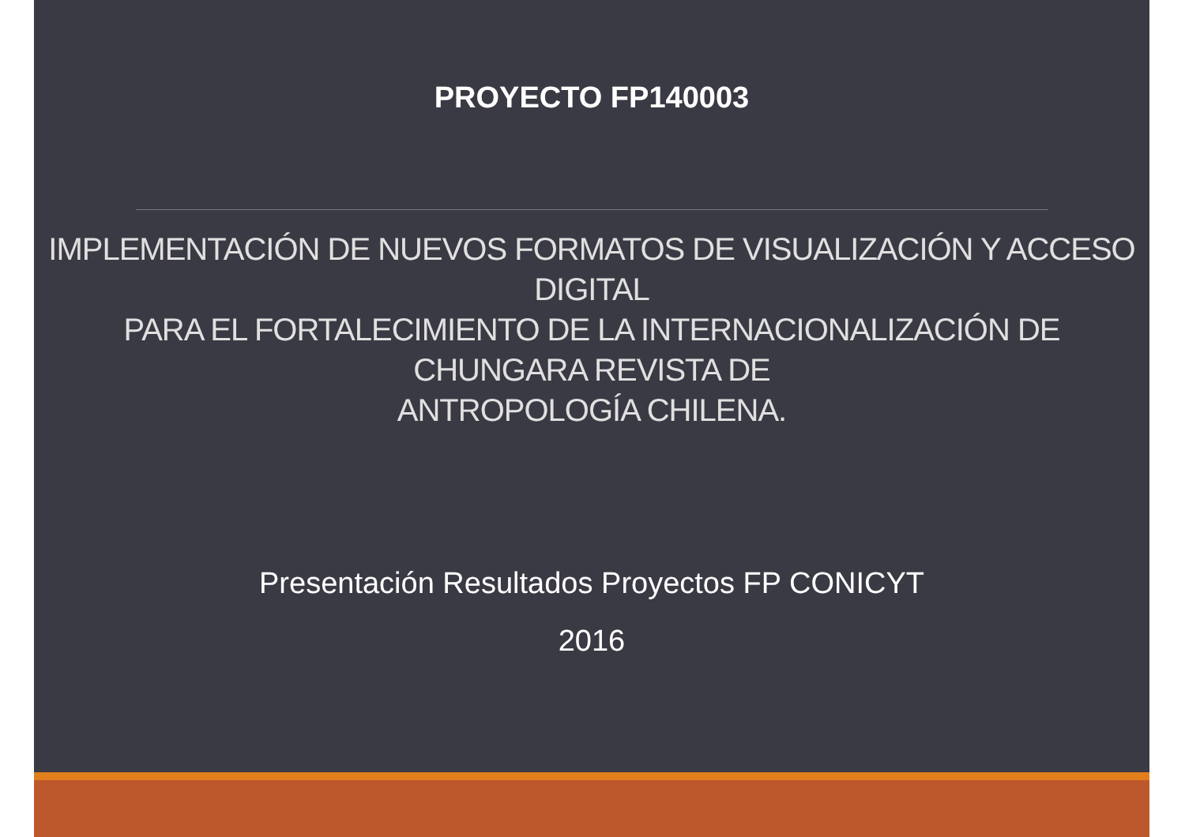PROYECTO FP140003
IMPLEMENTACIÓN DE NUEVOS FORMATOS DE VISUALIZACIÓN Y ACCESO
DIGITAL
PARA EL FORTALECIMIENTO DE LA INTERNACIONALIZACIÓN DE
CHUNGARA REVISTA DE
ANTROPOLOGÍA CHILENA.
Presentación Resultados Proyectos FP CONICYT
2016